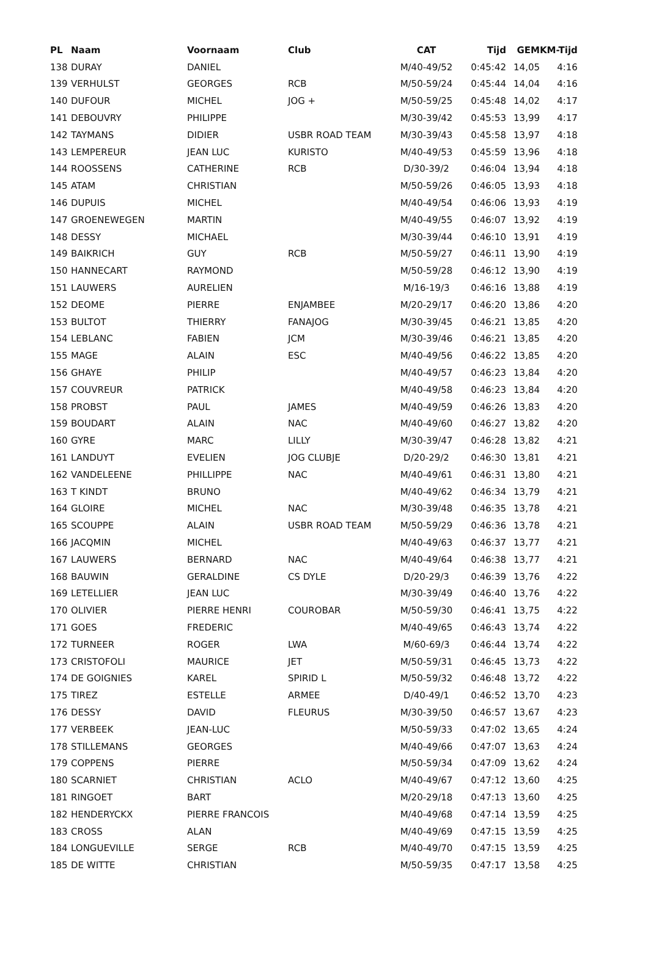| PL | Naam | Voornaam | Club | CAT | Tijd | GEM | KM-Tijd |
| --- | --- | --- | --- | --- | --- | --- | --- |
| 138 | DURAY | DANIEL | | M/40-49/52 | 0:45:42 | 14,05 | 4:16 |
| 139 | VERHULST | GEORGES | RCB | M/50-59/24 | 0:45:44 | 14,04 | 4:16 |
| 140 | DUFOUR | MICHEL | JOG + | M/50-59/25 | 0:45:48 | 14,02 | 4:17 |
| 141 | DEBOUVRY | PHILIPPE | | M/30-39/42 | 0:45:53 | 13,99 | 4:17 |
| 142 | TAYMANS | DIDIER | USBR ROAD TEAM | M/30-39/43 | 0:45:58 | 13,97 | 4:18 |
| 143 | LEMPEREUR | JEAN LUC | KURISTO | M/40-49/53 | 0:45:59 | 13,96 | 4:18 |
| 144 | ROOSSENS | CATHERINE | RCB | D/30-39/2 | 0:46:04 | 13,94 | 4:18 |
| 145 | ATAM | CHRISTIAN | | M/50-59/26 | 0:46:05 | 13,93 | 4:18 |
| 146 | DUPUIS | MICHEL | | M/40-49/54 | 0:46:06 | 13,93 | 4:19 |
| 147 | GROENEWEGEN | MARTIN | | M/40-49/55 | 0:46:07 | 13,92 | 4:19 |
| 148 | DESSY | MICHAEL | | M/30-39/44 | 0:46:10 | 13,91 | 4:19 |
| 149 | BAIKRICH | GUY | RCB | M/50-59/27 | 0:46:11 | 13,90 | 4:19 |
| 150 | HANNECART | RAYMOND | | M/50-59/28 | 0:46:12 | 13,90 | 4:19 |
| 151 | LAUWERS | AURELIEN | | M/16-19/3 | 0:46:16 | 13,88 | 4:19 |
| 152 | DEOME | PIERRE | ENJAMBEE | M/20-29/17 | 0:46:20 | 13,86 | 4:20 |
| 153 | BULTOT | THIERRY | FANAJOG | M/30-39/45 | 0:46:21 | 13,85 | 4:20 |
| 154 | LEBLANC | FABIEN | JCM | M/30-39/46 | 0:46:21 | 13,85 | 4:20 |
| 155 | MAGE | ALAIN | ESC | M/40-49/56 | 0:46:22 | 13,85 | 4:20 |
| 156 | GHAYE | PHILIP | | M/40-49/57 | 0:46:23 | 13,84 | 4:20 |
| 157 | COUVREUR | PATRICK | | M/40-49/58 | 0:46:23 | 13,84 | 4:20 |
| 158 | PROBST | PAUL | JAMES | M/40-49/59 | 0:46:26 | 13,83 | 4:20 |
| 159 | BOUDART | ALAIN | NAC | M/40-49/60 | 0:46:27 | 13,82 | 4:20 |
| 160 | GYRE | MARC | LILLY | M/30-39/47 | 0:46:28 | 13,82 | 4:21 |
| 161 | LANDUYT | EVELIEN | JOG CLUBJE | D/20-29/2 | 0:46:30 | 13,81 | 4:21 |
| 162 | VANDELEENE | PHILLIPPE | NAC | M/40-49/61 | 0:46:31 | 13,80 | 4:21 |
| 163 | T KINDT | BRUNO | | M/40-49/62 | 0:46:34 | 13,79 | 4:21 |
| 164 | GLOIRE | MICHEL | NAC | M/30-39/48 | 0:46:35 | 13,78 | 4:21 |
| 165 | SCOUPPE | ALAIN | USBR ROAD TEAM | M/50-59/29 | 0:46:36 | 13,78 | 4:21 |
| 166 | JACQMIN | MICHEL | | M/40-49/63 | 0:46:37 | 13,77 | 4:21 |
| 167 | LAUWERS | BERNARD | NAC | M/40-49/64 | 0:46:38 | 13,77 | 4:21 |
| 168 | BAUWIN | GERALDINE | CS DYLE | D/20-29/3 | 0:46:39 | 13,76 | 4:22 |
| 169 | LETELLIER | JEAN LUC | | M/30-39/49 | 0:46:40 | 13,76 | 4:22 |
| 170 | OLIVIER | PIERRE HENRI | COUROBAR | M/50-59/30 | 0:46:41 | 13,75 | 4:22 |
| 171 | GOES | FREDERIC | | M/40-49/65 | 0:46:43 | 13,74 | 4:22 |
| 172 | TURNEER | ROGER | LWA | M/60-69/3 | 0:46:44 | 13,74 | 4:22 |
| 173 | CRISTOFOLI | MAURICE | JET | M/50-59/31 | 0:46:45 | 13,73 | 4:22 |
| 174 | DE GOIGNIES | KAREL | SPIRID L | M/50-59/32 | 0:46:48 | 13,72 | 4:22 |
| 175 | TIREZ | ESTELLE | ARMEE | D/40-49/1 | 0:46:52 | 13,70 | 4:23 |
| 176 | DESSY | DAVID | FLEURUS | M/30-39/50 | 0:46:57 | 13,67 | 4:23 |
| 177 | VERBEEK | JEAN-LUC | | M/50-59/33 | 0:47:02 | 13,65 | 4:24 |
| 178 | STILLEMANS | GEORGES | | M/40-49/66 | 0:47:07 | 13,63 | 4:24 |
| 179 | COPPENS | PIERRE | | M/50-59/34 | 0:47:09 | 13,62 | 4:24 |
| 180 | SCARNIET | CHRISTIAN | ACLO | M/40-49/67 | 0:47:12 | 13,60 | 4:25 |
| 181 | RINGOET | BART | | M/20-29/18 | 0:47:13 | 13,60 | 4:25 |
| 182 | HENDERYCKX | PIERRE FRANCOIS | | M/40-49/68 | 0:47:14 | 13,59 | 4:25 |
| 183 | CROSS | ALAN | | M/40-49/69 | 0:47:15 | 13,59 | 4:25 |
| 184 | LONGUEVILLE | SERGE | RCB | M/40-49/70 | 0:47:15 | 13,59 | 4:25 |
| 185 | DE WITTE | CHRISTIAN | | M/50-59/35 | 0:47:17 | 13,58 | 4:25 |